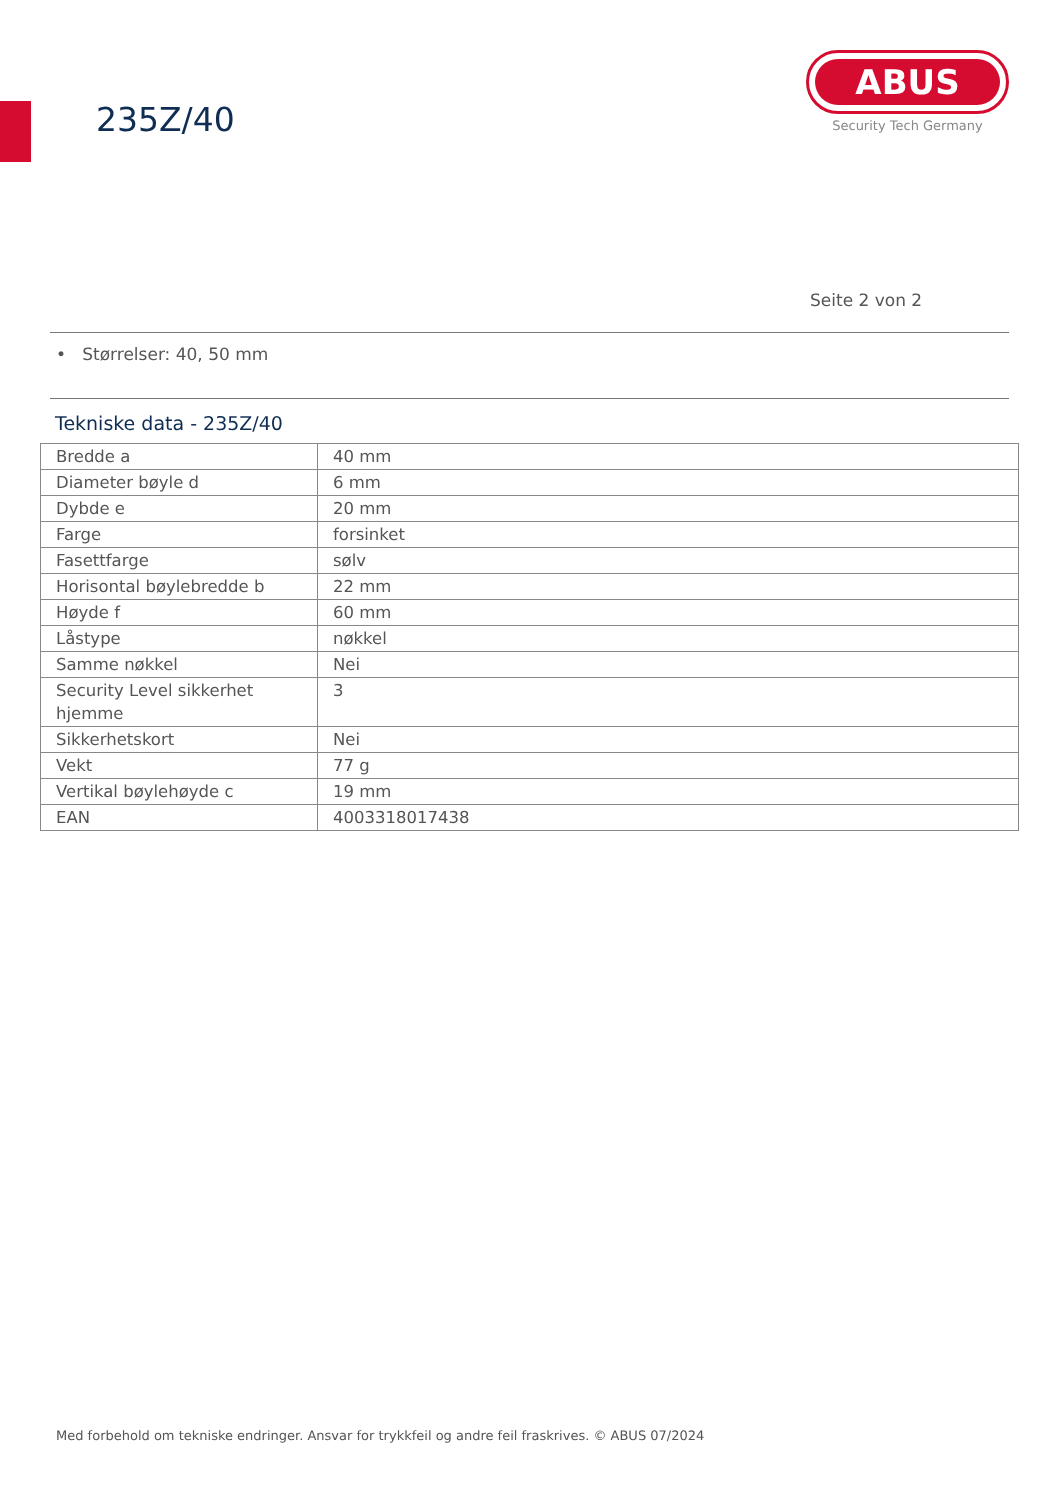235Z/40
ABUS
Security Tech Germany
Seite 2 von 2
• Størrelser: 40, 50 mm
Tekniske data - 235Z/40
| Bredde a | 40 mm |
| Diameter bøyle d | 6 mm |
| Dybde e | 20 mm |
| Farge | forsinket |
| Fasettfarge | sølv |
| Horisontal bøylebredde b | 22 mm |
| Høyde f | 60 mm |
| Låstype | nøkkel |
| Samme nøkkel | Nei |
| Security Level sikkerhet hjemme | 3 |
| Sikkerhetskort | Nei |
| Vekt | 77 g |
| Vertikal bøylehøyde c | 19 mm |
| EAN | 4003318017438 |
Med forbehold om tekniske endringer. Ansvar for trykkfeil og andre feil fraskrives. © ABUS 07/2024